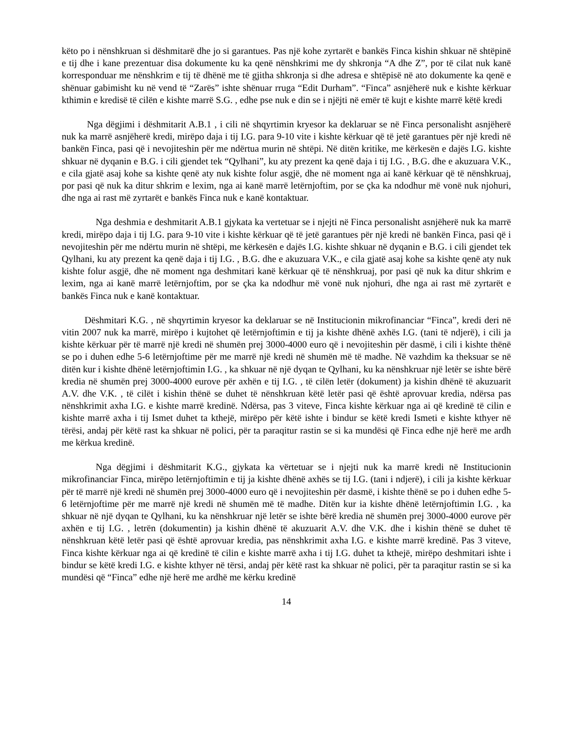këto po i nënshkruan si dëshmitarë dhe jo si garantues. Pas një kohe zyrtarët e bankës Finca kishin shkuar në shtëpinë e tij dhe i kane prezentuar disa dokumente ku ka qenë nënshkrimi me dy shkronja “A dhe Z”, por të cilat nuk kanë korresponduar me nënshkrim e tij të dhënë me të gjitha shkronja si dhe adresa e shtëpisë në ato dokumente ka qenë e shënuar gabimisht ku në vend të “Zarës” ishte shënuar rruga “Edit Durham”. “Finca” asnjëherë nuk e kishte kërkuar kthimin e kredisë të cilën e kishte marrë S.G. , edhe pse nuk e din se i njëjti në emër të kujt e kishte marrë këtë kredi
Nga dëgjimi i dëshmitarit A.B.1 , i cili në shqyrtimin kryesor ka deklaruar se në Finca personalisht asnjëherë nuk ka marrë asnjëherë kredi, mirëpo daja i tij I.G. para 9-10 vite i kishte kërkuar që të jetë garantues për një kredi në bankën Finca, pasi që i nevojiteshin për me ndërtua murin në shtëpi. Në ditën kritike, me kërkesën e dajës I.G. kishte shkuar në dyqanin e B.G. i cili gjendet tek “Qylhani”, ku aty prezent ka qenë daja i tij I.G. , B.G. dhe e akuzuara V.K., e cila gjatë asaj kohe sa kishte qenë aty nuk kishte folur asgjë, dhe në moment nga ai kanë kërkuar që të nënshkruaj, por pasi që nuk ka ditur shkrim e lexim, nga ai kanë marrë letërnjoftim, por se çka ka ndodhur më vonë nuk njohuri, dhe nga ai rast më zyrtarët e bankës Finca nuk e kanë kontaktuar.
Nga deshmia e deshmitarit A.B.1 gjykata ka vertetuar se i njejti në Finca personalisht asnjëherë nuk ka marrë kredi, mirëpo daja i tij I.G. para 9-10 vite i kishte kërkuar që të jetë garantues për një kredi në bankën Finca, pasi që i nevojiteshin për me ndërtu murin në shtëpi, me kërkesën e dajës I.G. kishte shkuar në dyqanin e B.G. i cili gjendet tek Qylhani, ku aty prezent ka qenë daja i tij I.G. , B.G. dhe e akuzuara V.K., e cila gjatë asaj kohe sa kishte qenë aty nuk kishte folur asgjë, dhe në moment nga deshmitari kanë kërkuar që të nënshkruaj, por pasi që nuk ka ditur shkrim e lexim, nga ai kanë marrë letërnjoftim, por se çka ka ndodhur më vonë nuk njohuri, dhe nga ai rast më zyrtarët e bankës Finca nuk e kanë kontaktuar.
Dëshmitari K.G. , në shqyrtimin kryesor ka deklaruar se në Institucionin mikrofinanciar “Finca”, kredi deri në vitin 2007 nuk ka marrë, mirëpo i kujtohet që letërnjoftimin e tij ja kishte dhënë axhës I.G. (tani të ndjerë), i cili ja kishte kërkuar për të marrë një kredi në shumën prej 3000-4000 euro që i nevojiteshin për dasmë, i cili i kishte thënë se po i duhen edhe 5-6 letërnjoftime për me marrë një kredi në shumën më të madhe. Në vazhdim ka theksuar se në ditën kur i kishte dhënë letërnjoftimin I.G. , ka shkuar në një dyqan te Qylhani, ku ka nënshkruar një letër se ishte bërë kredia në shumën prej 3000-4000 eurove për axhën e tij I.G. , të cilën letër (dokument) ja kishin dhënë të akuzuarit A.V. dhe V.K. , të cilët i kishin thënë se duhet të nënshkruan këtë letër pasi që është aprovuar kredia, ndërsa pas nënshkrimit axha I.G. e kishte marrë kredinë. Ndërsa, pas 3 viteve, Finca kishte kërkuar nga ai që kredinë të cilin e kishte marrë axha i tij Ismet duhet ta kthejë, mirëpo për këtë ishte i bindur se këtë kredi Ismeti e kishte kthyer në tërësi, andaj për këtë rast ka shkuar në polici, për ta paraqitur rastin se si ka mundësi që Finca edhe një herë me ardh me kërkua kredinë.
Nga dëgjimi i dëshmitarit K.G., gjykata ka vërtetuar se i njejti nuk ka marrë kredi në Institucionin mikrofinanciar Finca, mirëpo letërnjoftimin e tij ja kishte dhënë axhës se tij I.G. (tani i ndjerë), i cili ja kishte kërkuar për të marrë një kredi në shumën prej 3000-4000 euro që i nevojiteshin për dasmë, i kishte thënë se po i duhen edhe 5-6 letërnjoftime për me marrë një kredi në shumën më të madhe. Ditën kur ia kishte dhënë letërnjoftimin I.G. , ka shkuar në një dyqan te Qylhani, ku ka nënshkruar një letër se ishte bërë kredia në shumën prej 3000-4000 eurove për axhën e tij I.G. , letrën (dokumentin) ja kishin dhënë të akuzuarit A.V. dhe V.K. dhe i kishin thënë se duhet të nënshkruan këtë letër pasi që është aprovuar kredia, pas nënshkrimit axha I.G. e kishte marrë kredinë. Pas 3 viteve, Finca kishte kërkuar nga ai që kredinë të cilin e kishte marrë axha i tij I.G. duhet ta kthejë, mirëpo deshmitari ishte i bindur se këtë kredi I.G. e kishte kthyer në tërsi, andaj për këtë rast ka shkuar në polici, për ta paraqitur rastin se si ka mundësi që “Finca” edhe një herë me ardhë me kërku kredinë
14